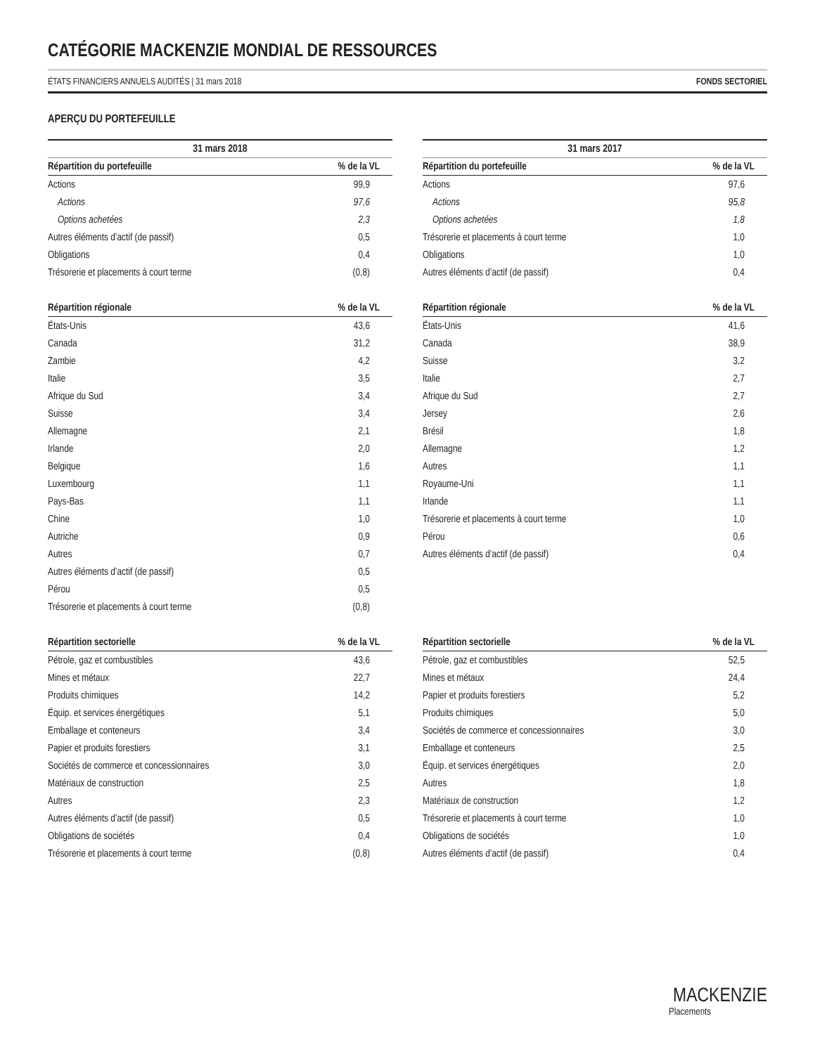CATÉGORIE MACKENZIE MONDIAL DE RESSOURCES
ÉTATS FINANCIERS ANNUELS AUDITÉS | 31 mars 2018 FONDS SECTORIEL
APERÇU DU PORTEFEUILLE
31 mars 2018
| Répartition du portefeuille | % de la VL |
| --- | --- |
| Actions | 99,9 |
| Actions | 97,6 |
| Options achetées | 2,3 |
| Autres éléments d’actif (de passif) | 0,5 |
| Obligations | 0,4 |
| Trésorerie et placements à court terme | (0,8) |
| Répartition régionale | % de la VL |
| --- | --- |
| États-Unis | 43,6 |
| Canada | 31,2 |
| Zambie | 4,2 |
| Italie | 3,5 |
| Afrique du Sud | 3,4 |
| Suisse | 3,4 |
| Allemagne | 2,1 |
| Irlande | 2,0 |
| Belgique | 1,6 |
| Luxembourg | 1,1 |
| Pays-Bas | 1,1 |
| Chine | 1,0 |
| Autriche | 0,9 |
| Autres | 0,7 |
| Autres éléments d’actif (de passif) | 0,5 |
| Pérou | 0,5 |
| Trésorerie et placements à court terme | (0,8) |
| Répartition sectorielle | % de la VL |
| --- | --- |
| Pétrole, gaz et combustibles | 43,6 |
| Mines et métaux | 22,7 |
| Produits chimiques | 14,2 |
| Équip. et services énergétiques | 5,1 |
| Emballage et conteneurs | 3,4 |
| Papier et produits forestiers | 3,1 |
| Sociétés de commerce et concessionnaires | 3,0 |
| Matériaux de construction | 2,5 |
| Autres | 2,3 |
| Autres éléments d’actif (de passif) | 0,5 |
| Obligations de sociétés | 0,4 |
| Trésorerie et placements à court terme | (0,8) |
31 mars 2017
| Répartition du portefeuille | % de la VL |
| --- | --- |
| Actions | 97,6 |
| Actions | 95,8 |
| Options achetées | 1,8 |
| Trésorerie et placements à court terme | 1,0 |
| Obligations | 1,0 |
| Autres éléments d’actif (de passif) | 0,4 |
| Répartition régionale | % de la VL |
| --- | --- |
| États-Unis | 41,6 |
| Canada | 38,9 |
| Suisse | 3,2 |
| Italie | 2,7 |
| Afrique du Sud | 2,7 |
| Jersey | 2,6 |
| Brésil | 1,8 |
| Allemagne | 1,2 |
| Autres | 1,1 |
| Royaume-Uni | 1,1 |
| Irlande | 1,1 |
| Trésorerie et placements à court terme | 1,0 |
| Pérou | 0,6 |
| Autres éléments d’actif (de passif) | 0,4 |
| Répartition sectorielle | % de la VL |
| --- | --- |
| Pétrole, gaz et combustibles | 52,5 |
| Mines et métaux | 24,4 |
| Papier et produits forestiers | 5,2 |
| Produits chimiques | 5,0 |
| Sociétés de commerce et concessionnaires | 3,0 |
| Emballage et conteneurs | 2,5 |
| Équip. et services énergétiques | 2,0 |
| Autres | 1,8 |
| Matériaux de construction | 1,2 |
| Trésorerie et placements à court terme | 1,0 |
| Obligations de sociétés | 1,0 |
| Autres éléments d’actif (de passif) | 0,4 |
MACKENZIE
Placements